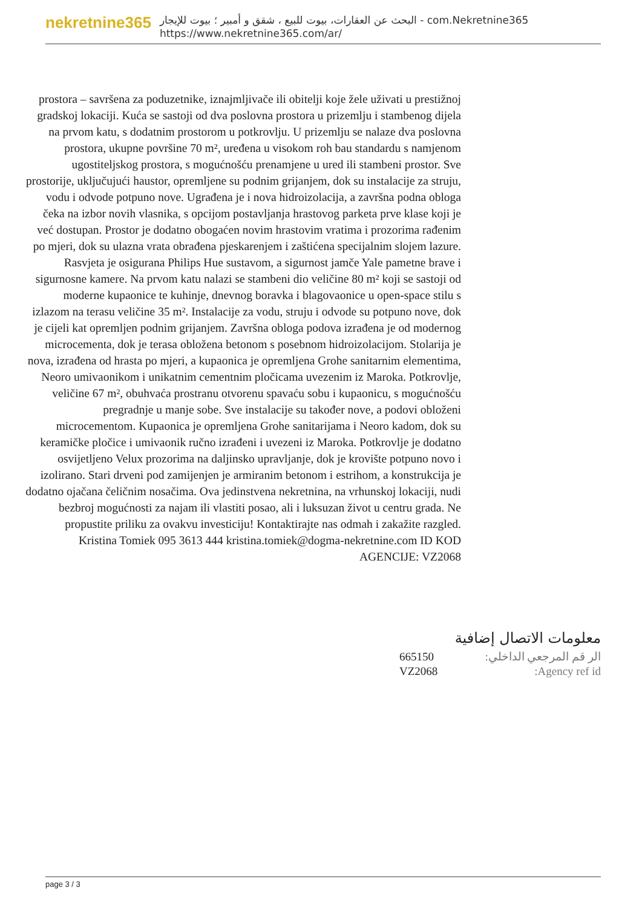nekretnine365
البحث عن العقارات، بيوت للبيع ، شقق و أمبير ؛ بيوت للإيجار - com.Nekretnine365
https://www.nekretnine365.com/ar/
prostora – savršena za poduzetnike, iznajmljivače ili obitelji koje žele uživati u prestižnoj gradskoj lokaciji. Kuća se sastoji od dva poslovna prostora u prizemlju i stambenog dijela na prvom katu, s dodatnim prostorom u potkrovlju. U prizemlju se nalaze dva poslovna prostora, ukupne površine 70 m², uređena u visokom roh bau standardu s namjenom ugostiteljskog prostora, s mogućnošću prenamjene u ured ili stambeni prostor. Sve prostorije, uključujući haustor, opremljene su podnim grijanjem, dok su instalacije za struju, vodu i odvode potpuno nove. Ugrađena je i nova hidroizolacija, a završna podna obloga čeka na izbor novih vlasnika, s opcijom postavljanja hrastovog parketa prve klase koji je već dostupan. Prostor je dodatno obogaćen novim hrastovim vratima i prozorima rađenim po mjeri, dok su ulazna vrata obrađena pjeskarenjem i zaštićena specijalnim slojem lazure. Rasvjeta je osigurana Philips Hue sustavom, a sigurnost jamče Yale pametne brave i sigurnosne kamere. Na prvom katu nalazi se stambeni dio veličine 80 m² koji se sastoji od moderne kupaonice te kuhinje, dnevnog boravka i blagovaonice u open-space stilu s izlazom na terasu veličine 35 m². Instalacije za vodu, struju i odvode su potpuno nove, dok je cijeli kat opremljen podnim grijanjem. Završna obloga podova izrađena je od modernog microcementa, dok je terasa obložena betonom s posebnom hidroizolacijom. Stolarija je nova, izrađena od hrasta po mjeri, a kupaonica je opremljena Grohe sanitarnim elementima, Neoro umivaonikom i unikatnim cementnim pločicama uvezenim iz Maroka. Potkrovlje, veličine 67 m², obuhvaća prostranu otvorenu spavaću sobu i kupaonicu, s mogućnošću pregradnje u manje sobe. Sve instalacije su također nove, a podovi obloženi microcementom. Kupaonica je opremljena Grohe sanitarijama i Neoro kadom, dok su keramičke pločice i umivaonik ručno izrađeni i uvezeni iz Maroka. Potkrovlje je dodatno osvijetljeno Velux prozorima na daljinsko upravljanje, dok je krovište potpuno novo i izolirano. Stari drveni pod zamijenjen je armiranim betonom i estrihom, a konstrukcija je dodatno ojačana čeličnim nosačima. Ova jedinstvena nekretnina, na vrhunskoj lokaciji, nudi bezbroj mogućnosti za najam ili vlastiti posao, ali i luksuzan život u centru grada. Ne propustite priliku za ovakvu investiciju! Kontaktirajte nas odmah i zakažite razgled. Kristina Tomiek 095 3613 444 kristina.tomiek@dogma-nekretnine.com ID KOD AGENCIJE: VZ2068
معلومات الاتصال إضافية
| الر قم المرجعي الداخلي: | 665150 |
| Agency ref id: | VZ2068 |
page 3 / 3